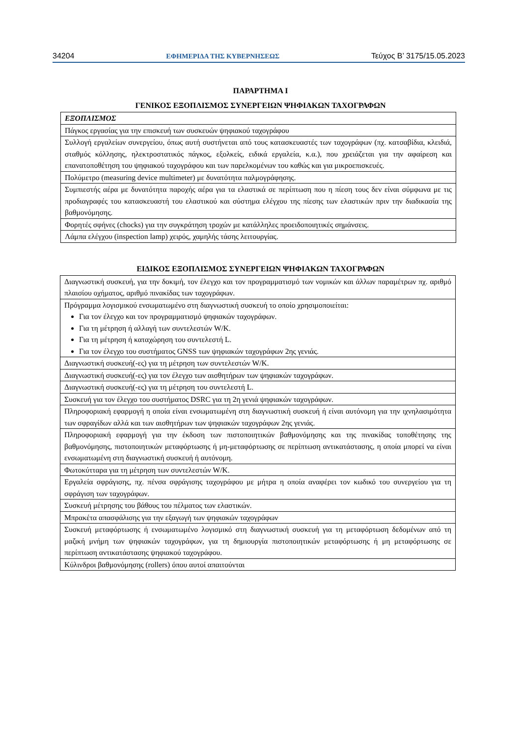34204 ΕΦΗΜΕΡΙΔΑ ΤΗΣ ΚΥΒΕΡΝΗΣΕΩΣ Τεύχος Β’ 3175/15.05.2023
ΠΑΡΑΡΤΗΜΑ Ι
ΓΕΝΙΚΟΣ ΕΞΟΠΛΙΣΜΟΣ ΣΥΝΕΡΓΕΙΩΝ ΨΗΦΙΑΚΩΝ ΤΑΧΟΓΡΑΦΩΝ
| ΕΞΟΠΛΙΣΜΟΣ |
| --- |
| Πάγκος εργασίας για την επισκευή των συσκευών ψηφιακού ταχογράφου |
| Συλλογή εργαλείων συνεργείου, όπως αυτή συστήνεται από τους κατασκευαστές των ταχογράφων (πχ. κατσαβίδια, κλειδιά, σταθμός κόλλησης, ηλεκτροστατικός πάγκος, εξολκείς, ειδικά εργαλεία, κ.α.), που χρειάζεται για την αφαίρεση και επανατοποθέτηση του ψηφιακού ταχογράφου και των παρελκομένων του καθώς και για μικροεπισκευές. |
| Πολύμετρο (measuring device multimeter) με δυνατότητα παλμογράφησης. |
| Συμπιεστής αέρα με δυνατότητα παροχής αέρα για τα ελαστικά σε περίπτωση που η πίεση τους δεν είναι σύμφωνα με τις προδιαγραφές του κατασκευαστή του ελαστικού και σύστημα ελέγχου της πίεσης των ελαστικών πριν την διαδικασία της βαθμονόμησης. |
| Φορητές σφήνες (chocks) για την συγκράτηση τροχών με κατάλληλες προειδοποιητικές σημάνσεις. |
| Λάμπα ελέγχου (inspection lamp) χειρός, χαμηλής τάσης λειτουργίας. |
ΕΙΔΙΚΟΣ ΕΞΟΠΛΙΣΜΟΣ ΣΥΝΕΡΓΕΙΩΝ ΨΗΦΙΑΚΩΝ ΤΑΧΟΓΡΑΦΩΝ
| Διαγνωστική συσκευή, για την δοκιμή, τον έλεγχο και τον προγραμματισμό των νομικών και άλλων παραμέτρων πχ. αριθμό πλαισίου οχήματος, αριθμό πινακίδας των ταχογράφων. |
| Πρόγραμμα λογισμικού ενσωματωμένο στη διαγνωστική συσκευή το οποίο χρησιμοποιείται: Για τον έλεγχο και τον προγραμματισμό ψηφιακών ταχογράφων. Για τη μέτρηση ή αλλαγή των συντελεστών W/K. Για τη μέτρηση ή καταχώρηση του συντελεστή L. Για τον έλεγχο του συστήματος GNSS των ψηφιακών ταχογράφων 2ης γενιάς. |
| Διαγνωστική συσκευή(-ες) για τη μέτρηση των συντελεστών W/K. |
| Διαγνωστική συσκευή(-ες) για τον έλεγχο των αισθητήρων των ψηφιακών ταχογράφων. |
| Διαγνωστική συσκευή(-ες) για τη μέτρηση του συντελεστή L. |
| Συσκευή για τον έλεγχο του συστήματος DSRC για τη 2η γενιά ψηφιακών ταχογράφων. |
| Πληροφοριακή εφαρμογή η οποία είναι ενσωματωμένη στη διαγνωστική συσκευή ή είναι αυτόνομη για την ιχνηλασιμότητα των σφραγίδων αλλά και των αισθητήρων των ψηφιακών ταχογράφων 2ης γενιάς. |
| Πληροφοριακή εφαρμογή για την έκδοση των πιστοποιητικών βαθμονόμησης και της πινακίδας τοποθέτησης της βαθμονόμησης, πιστοποιητικών μεταφόρτωσης ή μη-μεταφόρτωσης σε περίπτωση αντικατάστασης, η οποία μπορεί να είναι ενσωματωμένη στη διαγνωστική συσκευή ή αυτόνομη. |
| Φωτοκύτταρα για τη μέτρηση των συντελεστών W/K. |
| Εργαλεία σφράγισης, πχ. πένσα σφράγισης ταχογράφου με μήτρα η οποία αναφέρει τον κωδικό του συνεργείου για τη σφράγιση των ταχογράφων. |
| Συσκευή μέτρησης του βάθους του πέλματος των ελαστικών. |
| Μπρακέτα απασφάλισης για την εξαγωγή των ψηφιακών ταχογράφων |
| Συσκευή μεταφόρτωσης ή ενσωματωμένο λογισμικό στη διαγνωστική συσκευή για τη μεταφόρτωση δεδομένων από τη μαζική μνήμη των ψηφιακών ταχογράφων, για τη δημιουργία πιστοποιητικών μεταφόρτωσης ή μη μεταφόρτωσης σε περίπτωση αντικατάστασης ψηφιακού ταχογράφου. |
| Κύλινδροι βαθμονόμησης (rollers) όπου αυτοί απαιτούνται |